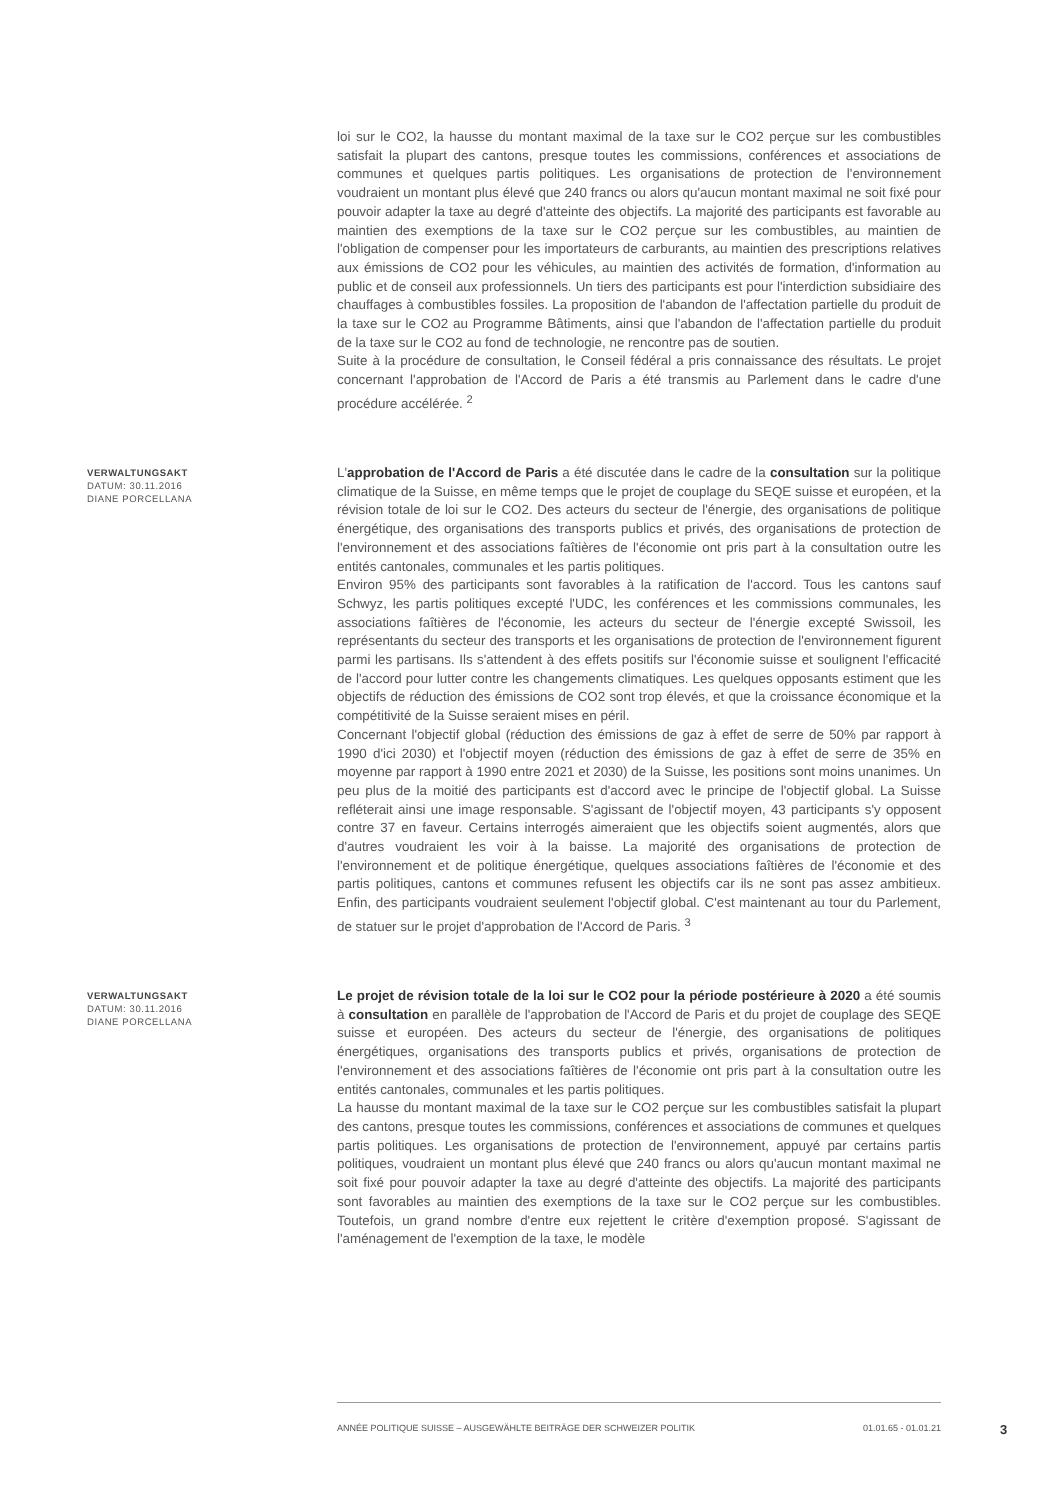loi sur le CO2, la hausse du montant maximal de la taxe sur le CO2 perçue sur les combustibles satisfait la plupart des cantons, presque toutes les commissions, conférences et associations de communes et quelques partis politiques. Les organisations de protection de l'environnement voudraient un montant plus élevé que 240 francs ou alors qu'aucun montant maximal ne soit fixé pour pouvoir adapter la taxe au degré d'atteinte des objectifs. La majorité des participants est favorable au maintien des exemptions de la taxe sur le CO2 perçue sur les combustibles, au maintien de l'obligation de compenser pour les importateurs de carburants, au maintien des prescriptions relatives aux émissions de CO2 pour les véhicules, au maintien des activités de formation, d'information au public et de conseil aux professionnels. Un tiers des participants est pour l'interdiction subsidiaire des chauffages à combustibles fossiles. La proposition de l'abandon de l'affectation partielle du produit de la taxe sur le CO2 au Programme Bâtiments, ainsi que l'abandon de l'affectation partielle du produit de la taxe sur le CO2 au fond de technologie, ne rencontre pas de soutien.
Suite à la procédure de consultation, le Conseil fédéral a pris connaissance des résultats. Le projet concernant l'approbation de l'Accord de Paris a été transmis au Parlement dans le cadre d'une procédure accélérée. <sup>2</sup>
VERWALTUNGSAKT
DATUM: 30.11.2016
DIANE PORCELLANA
L'approbation de l'Accord de Paris a été discutée dans le cadre de la consultation sur la politique climatique de la Suisse, en même temps que le projet de couplage du SEQE suisse et européen, et la révision totale de loi sur le CO2. Des acteurs du secteur de l'énergie, des organisations de politique énergétique, des organisations des transports publics et privés, des organisations de protection de l'environnement et des associations faîtières de l'économie ont pris part à la consultation outre les entités cantonales, communales et les partis politiques.
Environ 95% des participants sont favorables à la ratification de l'accord. Tous les cantons sauf Schwyz, les partis politiques excepté l'UDC, les conférences et les commissions communales, les associations faîtières de l'économie, les acteurs du secteur de l'énergie excepté Swissoil, les représentants du secteur des transports et les organisations de protection de l'environnement figurent parmi les partisans. Ils s'attendent à des effets positifs sur l'économie suisse et soulignent l'efficacité de l'accord pour lutter contre les changements climatiques. Les quelques opposants estiment que les objectifs de réduction des émissions de CO2 sont trop élevés, et que la croissance économique et la compétitivité de la Suisse seraient mises en péril.
Concernant l'objectif global (réduction des émissions de gaz à effet de serre de 50% par rapport à 1990 d'ici 2030) et l'objectif moyen (réduction des émissions de gaz à effet de serre de 35% en moyenne par rapport à 1990 entre 2021 et 2030) de la Suisse, les positions sont moins unanimes. Un peu plus de la moitié des participants est d'accord avec le principe de l'objectif global. La Suisse refléterait ainsi une image responsable. S'agissant de l'objectif moyen, 43 participants s'y opposent contre 37 en faveur. Certains interrogés aimeraient que les objectifs soient augmentés, alors que d'autres voudraient les voir à la baisse. La majorité des organisations de protection de l'environnement et de politique énergétique, quelques associations faîtières de l'économie et des partis politiques, cantons et communes refusent les objectifs car ils ne sont pas assez ambitieux. Enfin, des participants voudraient seulement l'objectif global. C'est maintenant au tour du Parlement, de statuer sur le projet d'approbation de l'Accord de Paris. <sup>3</sup>
VERWALTUNGSAKT
DATUM: 30.11.2016
DIANE PORCELLANA
Le projet de révision totale de la loi sur le CO2 pour la période postérieure à 2020 a été soumis à consultation en parallèle de l'approbation de l'Accord de Paris et du projet de couplage des SEQE suisse et européen. Des acteurs du secteur de l'énergie, des organisations de politiques énergétiques, organisations des transports publics et privés, organisations de protection de l'environnement et des associations faîtières de l'économie ont pris part à la consultation outre les entités cantonales, communales et les partis politiques.
La hausse du montant maximal de la taxe sur le CO2 perçue sur les combustibles satisfait la plupart des cantons, presque toutes les commissions, conférences et associations de communes et quelques partis politiques. Les organisations de protection de l'environnement, appuyé par certains partis politiques, voudraient un montant plus élevé que 240 francs ou alors qu'aucun montant maximal ne soit fixé pour pouvoir adapter la taxe au degré d'atteinte des objectifs. La majorité des participants sont favorables au maintien des exemptions de la taxe sur le CO2 perçue sur les combustibles. Toutefois, un grand nombre d'entre eux rejettent le critère d'exemption proposé. S'agissant de l'aménagement de l'exemption de la taxe, le modèle
ANNÉE POLITIQUE SUISSE – AUSGEWÄHLTE BEITRÄGE DER SCHWEIZER POLITIK 01.01.65 - 01.01.21
3